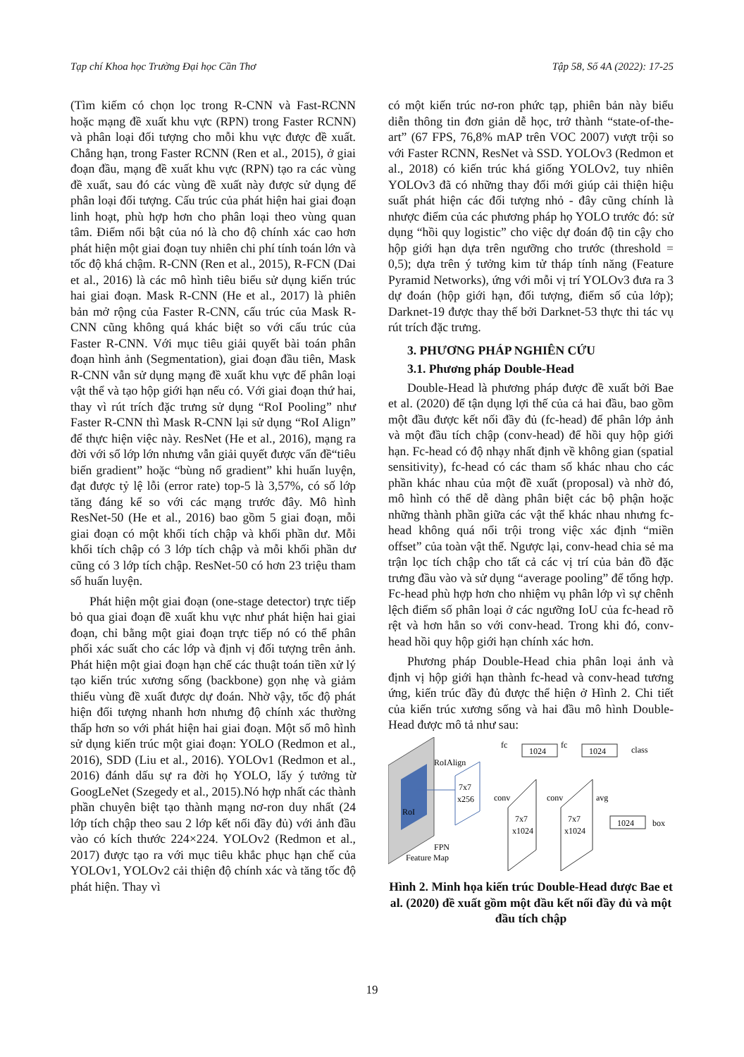Tạp chí Khoa học Trường Đại học Cần Thơ Tập 58, Số 4A (2022): 17-25
(Tìm kiếm có chọn lọc trong R-CNN và Fast-RCNN hoặc mạng đề xuất khu vực (RPN) trong Faster RCNN) và phân loại đối tượng cho mỗi khu vực được đề xuất. Chẳng hạn, trong Faster RCNN (Ren et al., 2015), ở giai đoạn đầu, mạng đề xuất khu vực (RPN) tạo ra các vùng đề xuất, sau đó các vùng đề xuất này được sử dụng để phân loại đối tượng. Cấu trúc của phát hiện hai giai đoạn linh hoạt, phù hợp hơn cho phân loại theo vùng quan tâm. Điểm nổi bật của nó là cho độ chính xác cao hơn phát hiện một giai đoạn tuy nhiên chi phí tính toán lớn và tốc độ khá chậm. R-CNN (Ren et al., 2015), R-FCN (Dai et al., 2016) là các mô hình tiêu biểu sử dụng kiến trúc hai giai đoạn. Mask R-CNN (He et al., 2017) là phiên bản mở rộng của Faster R-CNN, cấu trúc của Mask R-CNN cũng không quá khác biệt so với cấu trúc của Faster R-CNN. Với mục tiêu giải quyết bài toán phân đoạn hình ảnh (Segmentation), giai đoạn đầu tiên, Mask R-CNN vẫn sử dụng mạng đề xuất khu vực để phân loại vật thể và tạo hộp giới hạn nếu có. Với giai đoạn thứ hai, thay vì rút trích đặc trưng sử dụng “RoI Pooling” như Faster R-CNN thì Mask R-CNN lại sử dụng “RoI Align” để thực hiện việc này. ResNet (He et al., 2016), mạng ra đời với số lớp lớn nhưng vẫn giải quyết được vấn đề“tiêu biến gradient” hoặc “bùng nổ gradient” khi huấn luyện, đạt được tỷ lệ lỗi (error rate) top-5 là 3,57%, có số lớp tăng đáng kể so với các mạng trước đây. Mô hình ResNet-50 (He et al., 2016) bao gồm 5 giai đoạn, mỗi giai đoạn có một khối tích chập và khối phần dư. Mỗi khối tích chập có 3 lớp tích chập và mỗi khối phần dư cũng có 3 lớp tích chập. ResNet-50 có hơn 23 triệu tham số huấn luyện.
Phát hiện một giai đoạn (one-stage detector) trực tiếp bỏ qua giai đoạn đề xuất khu vực như phát hiện hai giai đoạn, chỉ bằng một giai đoạn trực tiếp nó có thể phân phối xác suất cho các lớp và định vị đối tượng trên ảnh. Phát hiện một giai đoạn hạn chế các thuật toán tiền xử lý tạo kiến trúc xương sống (backbone) gọn nhẹ và giảm thiểu vùng đề xuất được dự đoán. Nhờ vậy, tốc độ phát hiện đối tượng nhanh hơn nhưng độ chính xác thường thấp hơn so với phát hiện hai giai đoạn. Một số mô hình sử dụng kiến trúc một giai đoạn: YOLO (Redmon et al., 2016), SDD (Liu et al., 2016). YOLOv1 (Redmon et al., 2016) đánh dấu sự ra đời họ YOLO, lấy ý tưởng từ GoogLeNet (Szegedy et al., 2015).Nó hợp nhất các thành phần chuyên biệt tạo thành mạng nơ-ron duy nhất (24 lớp tích chập theo sau 2 lớp kết nối đầy đủ) với ảnh đầu vào có kích thước 224×224. YOLOv2 (Redmon et al., 2017) được tạo ra với mục tiêu khắc phục hạn chế của YOLOv1, YOLOv2 cải thiện độ chính xác và tăng tốc độ phát hiện. Thay vì
có một kiến trúc nơ-ron phức tạp, phiên bản này biểu diễn thông tin đơn giản dễ học, trở thành “state-of-the-art” (67 FPS, 76,8% mAP trên VOC 2007) vượt trội so với Faster RCNN, ResNet và SSD. YOLOv3 (Redmon et al., 2018) có kiến trúc khá giống YOLOv2, tuy nhiên YOLOv3 đã có những thay đổi mới giúp cải thiện hiệu suất phát hiện các đối tượng nhỏ - đây cũng chính là nhược điểm của các phương pháp họ YOLO trước đó: sử dụng “hồi quy logistic” cho việc dự đoán độ tin cậy cho hộp giới hạn dựa trên ngưỡng cho trước (threshold = 0,5); dựa trên ý tưởng kim tử tháp tính năng (Feature Pyramid Networks), ứng với mỗi vị trí YOLOv3 đưa ra 3 dự đoán (hộp giới hạn, đối tượng, điểm số của lớp); Darknet-19 được thay thế bởi Darknet-53 thực thi tác vụ rút trích đặc trưng.
3. PHƯƠNG PHÁP NGHIÊN CỨU
3.1. Phương pháp Double-Head
Double-Head là phương pháp được đề xuất bởi Bae et al. (2020) để tận dụng lợi thế của cả hai đầu, bao gồm một đầu được kết nối đầy đủ (fc-head) để phân lớp ảnh và một đầu tích chập (conv-head) để hồi quy hộp giới hạn. Fc-head có độ nhạy nhất định về không gian (spatial sensitivity), fc-head có các tham số khác nhau cho các phần khác nhau của một đề xuất (proposal) và nhờ đó, mô hình có thể dễ dàng phân biệt các bộ phận hoặc những thành phần giữa các vật thể khác nhau nhưng fc-head không quá nổi trội trong việc xác định “miền offset” của toàn vật thể. Ngược lại, conv-head chia sẻ ma trận lọc tích chập cho tất cả các vị trí của bản đồ đặc trưng đầu vào và sử dụng “average pooling” để tổng hợp. Fc-head phù hợp hơn cho nhiệm vụ phân lớp vì sự chênh lệch điểm số phân loại ở các ngưỡng IoU của fc-head rõ rệt và hơn hẳn so với conv-head. Trong khi đó, conv-head hồi quy hộp giới hạn chính xác hơn.
Phương pháp Double-Head chia phân loại ảnh và định vị hộp giới hạn thành fc-head và conv-head tương ứng, kiến trúc đầy đủ được thể hiện ở Hình 2. Chi tiết của kiến trúc xương sống và hai đầu mô hình Double-Head được mô tả như sau:
RoI
FPN
Feature Map
RoIAlign
7x7
x256
fc
1024
fc
1024
class
conv
7x7
x1024
conv
7x7
x1024
avg
1024
box
Hình 2. Minh họa kiến trúc Double-Head được Bae et al. (2020) đề xuất gồm một đầu kết nối đầy đủ và một đầu tích chập
19